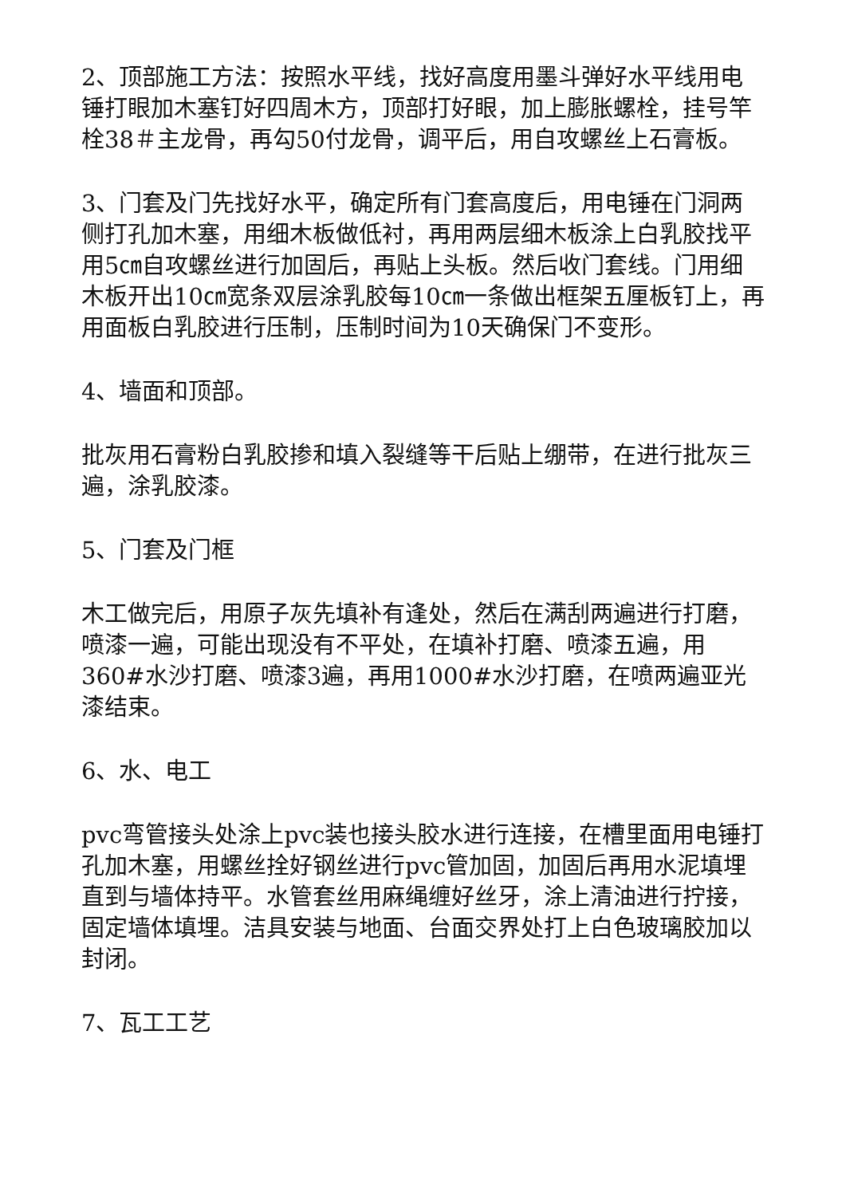2、顶部施工方法：按照水平线，找好高度用墨斗弹好水平线用电锤打眼加木塞钉好四周木方，顶部打好眼，加上膨胀螺栓，挂号竿栓38＃主龙骨，再勾50付龙骨，调平后，用自攻螺丝上石膏板。
3、门套及门先找好水平，确定所有门套高度后，用电锤在门洞两侧打孔加木塞，用细木板做低衬，再用两层细木板涂上白乳胶找平用5㎝自攻螺丝进行加固后，再贴上头板。然后收门套线。门用细木板开出10㎝宽条双层涂乳胶每10㎝一条做出框架五厘板钉上，再用面板白乳胶进行压制，压制时间为10天确保门不变形。
4、墙面和顶部。
批灰用石膏粉白乳胶掺和填入裂缝等干后贴上绷带，在进行批灰三遍，涂乳胶漆。
5、门套及门框
木工做完后，用原子灰先填补有逢处，然后在满刮两遍进行打磨，喷漆一遍，可能出现没有不平处，在填补打磨、喷漆五遍，用360#水沙打磨、喷漆3遍，再用1000#水沙打磨，在喷两遍亚光漆结束。
6、水、电工
pvc弯管接头处涂上pvc装也接头胶水进行连接，在槽里面用电锤打孔加木塞，用螺丝拴好钢丝进行pvc管加固，加固后再用水泥填埋直到与墙体持平。水管套丝用麻绳缠好丝牙，涂上清油进行拧接，固定墙体填埋。洁具安装与地面、台面交界处打上白色玻璃胶加以封闭。
7、瓦工工艺